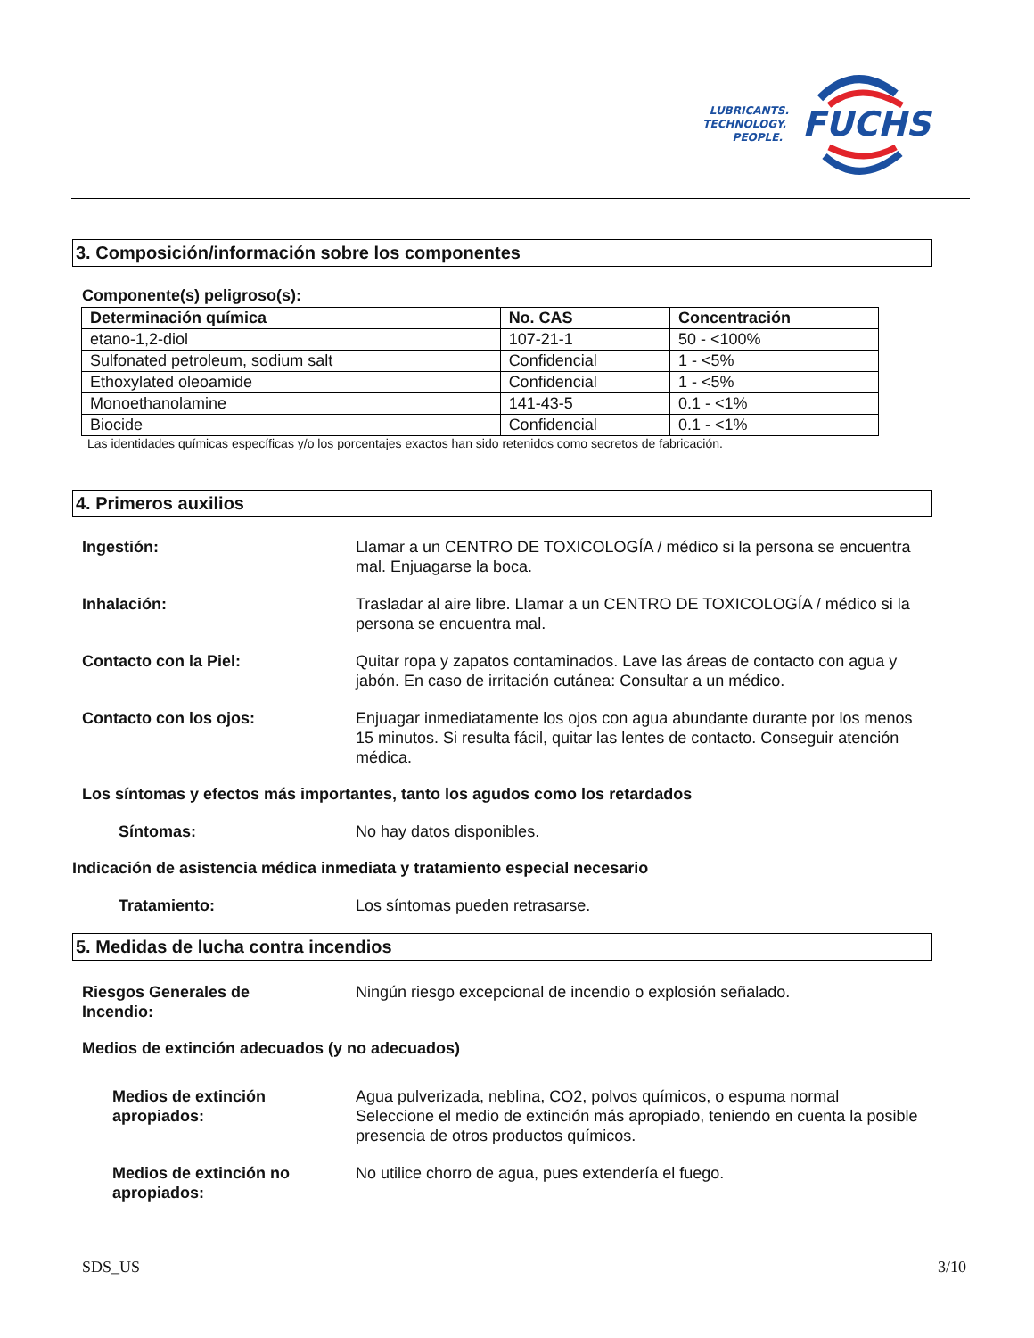FUCHS
LUBRICANTS.
TECHNOLOGY.
PEOPLE.
3. Composición/información sobre los componentes
Componente(s) peligroso(s):
| Determinación química | No. CAS | Concentración |
| --- | --- | --- |
| etano-1,2-diol | 107-21-1 | 50 - <100% |
| Sulfonated petroleum, sodium salt | Confidencial | 1 - <5% |
| Ethoxylated oleoamide | Confidencial | 1 - <5% |
| Monoethanolamine | 141-43-5 | 0.1 - <1% |
| Biocide | Confidencial | 0.1 - <1% |
Las identidades químicas específicas y/o los porcentajes exactos han sido retenidos como secretos de fabricación.
4. Primeros auxilios
Ingestión: Llamar a un CENTRO DE TOXICOLOGÍA / médico si la persona se encuentra mal. Enjuagarse la boca.
Inhalación: Trasladar al aire libre. Llamar a un CENTRO DE TOXICOLOGÍA / médico si la persona se encuentra mal.
Contacto con la Piel: Quitar ropa y zapatos contaminados. Lave las áreas de contacto con agua y jabón. En caso de irritación cutánea: Consultar a un médico.
Contacto con los ojos: Enjuagar inmediatamente los ojos con agua abundante durante por los menos 15 minutos. Si resulta fácil, quitar las lentes de contacto. Conseguir atención médica.
Los síntomas y efectos más importantes, tanto los agudos como los retardados
Síntomas: No hay datos disponibles.
Indicación de asistencia médica inmediata y tratamiento especial necesario
Tratamiento: Los síntomas pueden retrasarse.
5. Medidas de lucha contra incendios
Riesgos Generales de
Incendio:
Ningún riesgo excepcional de incendio o explosión señalado.
Medios de extinción adecuados (y no adecuados)
Medios de extinción
apropiados:
Agua pulverizada, neblina, CO2, polvos químicos, o espuma normal
Seleccione el medio de extinción más apropiado, teniendo en cuenta la posible presencia de otros productos químicos.
Medios de extinción no
apropiados:
No utilice chorro de agua, pues extendería el fuego.
SDS_US 3/10